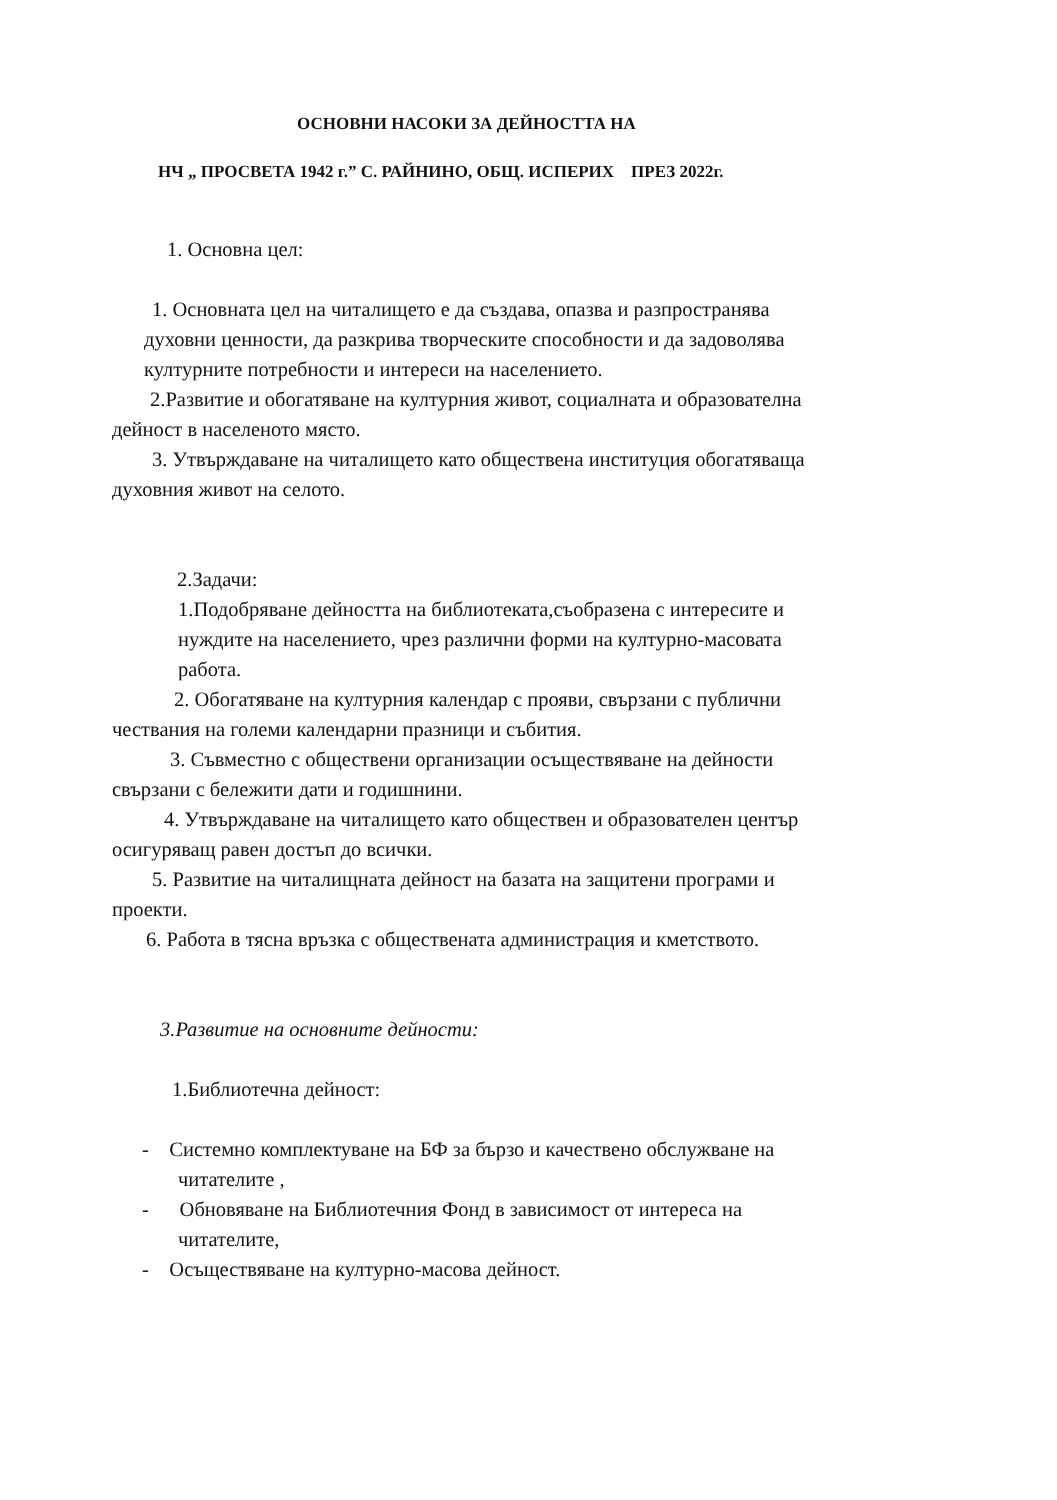ОСНОВНИ НАСОКИ ЗА ДЕЙНОСТТА НА
НЧ „ ПРОСВЕТА 1942 г.” С. РАЙНИНО, ОБЩ. ИСПЕРИХ ПРЕЗ 2022г.
1. Основна цел:
1. Основната цел на читалището е да създава, опазва и разпространява
духовни ценности, да разкрива творческите способности и да задоволява
културните потребности и интереси на населението.
2.Развитие и обогатяване на културния живот, социалната и образователна
дейност в населеното място.
3. Утвърждаване на читалището като обществена институция обогатяваща
духовния живот на селото.
2.Задачи:
1.Подобряване дейността на библиотеката,съобразена с интересите и
нуждите на населението, чрез различни форми на културно-масовата
работа.
2. Обогатяване на културния календар с прояви, свързани с публични
чествания на големи календарни празници и събития.
3. Съвместно с обществени организации осъществяване на дейности
свързани с бележити дати и годишнини.
4. Утвърждаване на читалището като обществен и образователен център
осигуряващ равен достъп до всички.
5. Развитие на читалищната дейност на базата на защитени програми и
проекти.
6. Работа в тясна връзка с обществената администрация и кметството.
3.Развитие на основните дейности:
1.Библиотечна дейност:
- Системно комплектуване на БФ за бързо и качествено обслужване на
читателите ,
- Обновяване на Библиотечния Фонд в зависимост от интереса на
читателите,
- Осъществяване на културно-масова дейност.